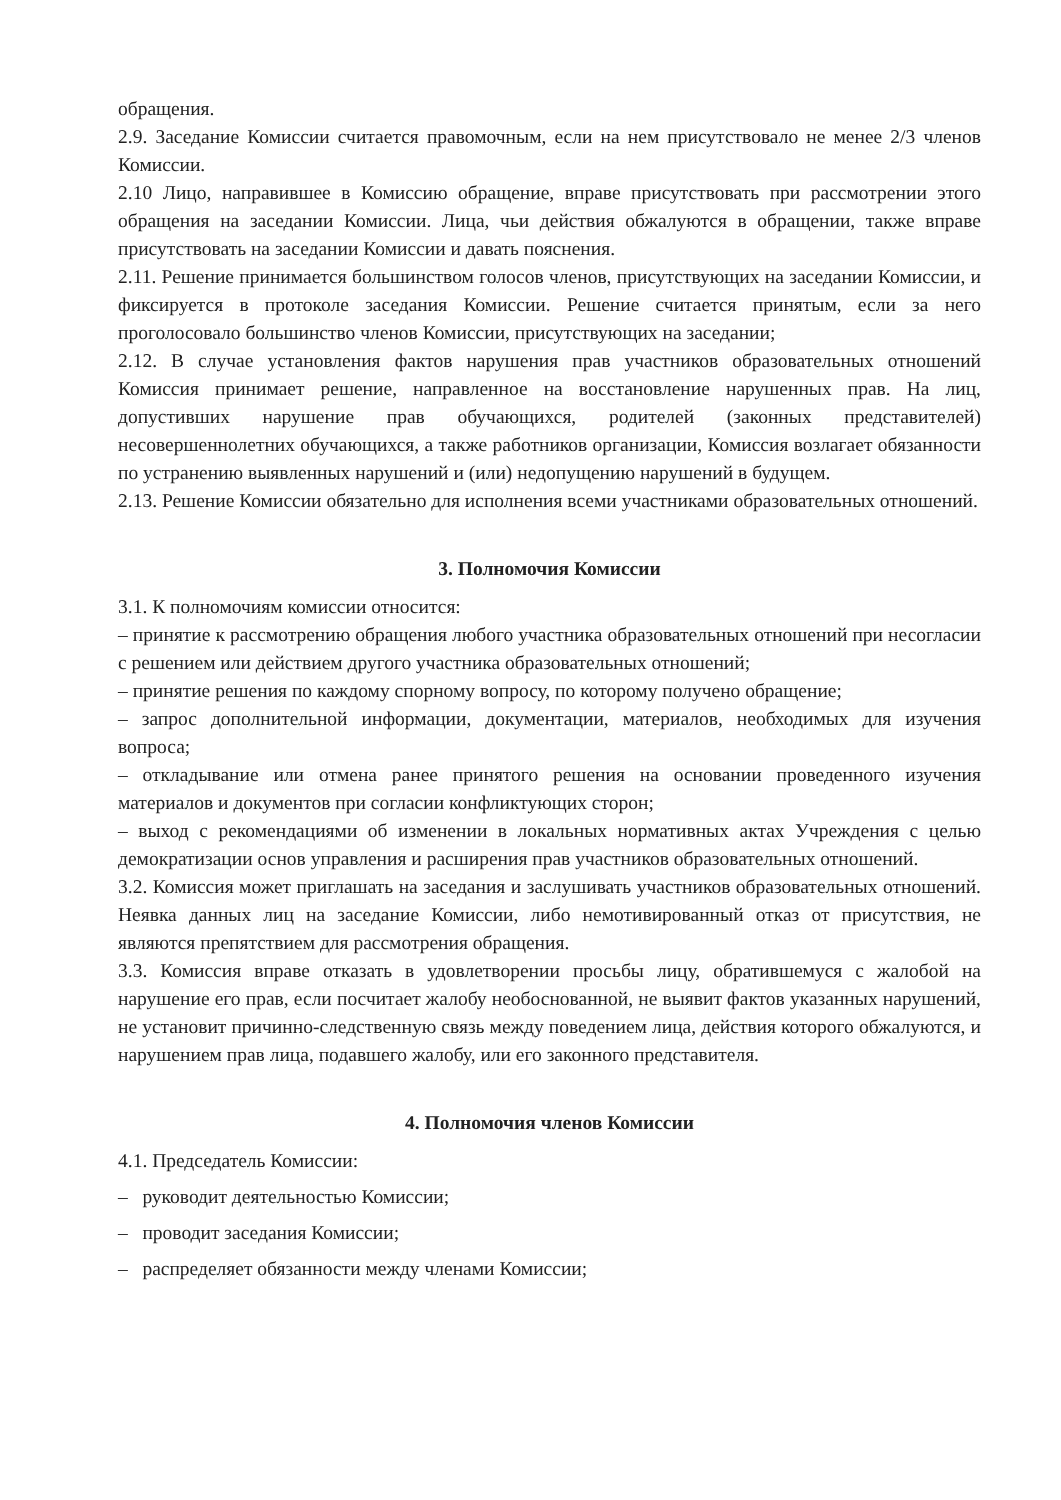обращения.
2.9. Заседание Комиссии считается правомочным, если на нем присутствовало не менее 2/3 членов Комиссии.
2.10 Лицо, направившее в Комиссию обращение, вправе присутствовать при рассмотрении этого обращения на заседании Комиссии. Лица, чьи действия обжалуются в обращении, также вправе присутствовать на заседании Комиссии и давать пояснения.
2.11. Решение принимается большинством голосов членов, присутствующих на заседании Комиссии, и фиксируется в протоколе заседания Комиссии. Решение считается принятым, если за него проголосовало большинство членов Комиссии, присутствующих на заседании;
2.12. В случае установления фактов нарушения прав участников образовательных отношений Комиссия принимает решение, направленное на восстановление нарушенных прав. На лиц, допустивших нарушение прав обучающихся, родителей (законных представителей) несовершеннолетних обучающихся, а также работников организации, Комиссия возлагает обязанности по устранению выявленных нарушений и (или) недопущению нарушений в будущем.
2.13. Решение Комиссии обязательно для исполнения всеми участниками образовательных отношений.
3. Полномочия Комиссии
3.1. К полномочиям комиссии относится:
– принятие к рассмотрению обращения любого участника образовательных отношений при несогласии с решением или действием другого участника образовательных отношений;
– принятие решения по каждому спорному вопросу, по которому получено обращение;
– запрос дополнительной информации, документации, материалов, необходимых для изучения вопроса;
– откладывание или отмена ранее принятого решения на основании проведенного изучения материалов и документов при согласии конфликтующих сторон;
– выход с рекомендациями об изменении в локальных нормативных актах Учреждения с целью демократизации основ управления и расширения прав участников образовательных отношений.
3.2. Комиссия может приглашать на заседания и заслушивать участников образовательных отношений. Неявка данных лиц на заседание Комиссии, либо немотивированный отказ от присутствия, не являются препятствием для рассмотрения обращения.
3.3. Комиссия вправе отказать в удовлетворении просьбы лицу, обратившемуся с жалобой на нарушение его прав, если посчитает жалобу необоснованной, не выявит фактов указанных нарушений, не установит причинно-следственную связь между поведением лица, действия которого обжалуются, и нарушением прав лица, подавшего жалобу, или его законного представителя.
4. Полномочия членов Комиссии
4.1. Председатель Комиссии:
– руководит деятельностью Комиссии;
– проводит заседания Комиссии;
– распределяет обязанности между членами Комиссии;